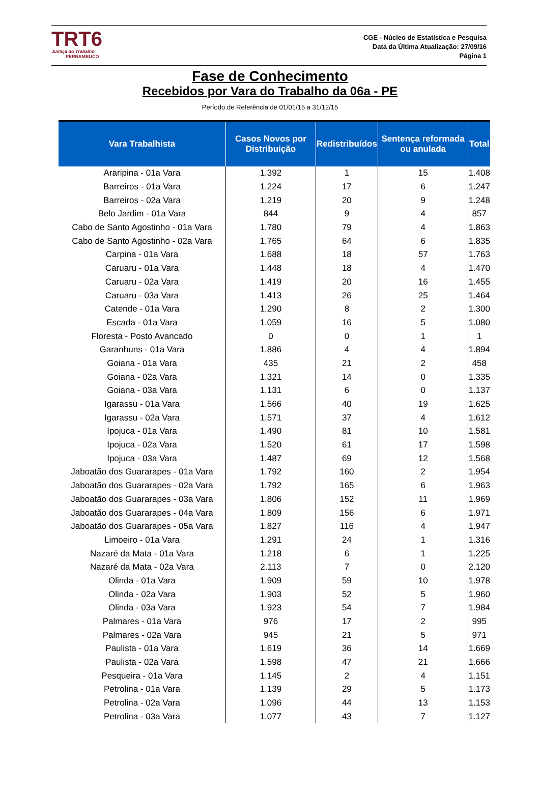TRT6
Justiça do Trabalho
PERNAMBUCO
CGE - Núcleo de Estatística e Pesquisa
Data da Última Atualização: 27/09/16
Página 1
Fase de Conhecimento
Recebidos por Vara do Trabalho da 06a - PE
Período de Referência de 01/01/15 a 31/12/15
| Vara Trabalhista | Casos Novos por Distribuição | Redistribuídos | Sentença reformada ou anulada | Total |
| --- | --- | --- | --- | --- |
| Araripina - 01a Vara | 1.392 | 1 | 15 | 1.408 |
| Barreiros - 01a Vara | 1.224 | 17 | 6 | 1.247 |
| Barreiros - 02a Vara | 1.219 | 20 | 9 | 1.248 |
| Belo Jardim - 01a Vara | 844 | 9 | 4 | 857 |
| Cabo de Santo Agostinho - 01a Vara | 1.780 | 79 | 4 | 1.863 |
| Cabo de Santo Agostinho - 02a Vara | 1.765 | 64 | 6 | 1.835 |
| Carpina - 01a Vara | 1.688 | 18 | 57 | 1.763 |
| Caruaru - 01a Vara | 1.448 | 18 | 4 | 1.470 |
| Caruaru - 02a Vara | 1.419 | 20 | 16 | 1.455 |
| Caruaru - 03a Vara | 1.413 | 26 | 25 | 1.464 |
| Catende - 01a Vara | 1.290 | 8 | 2 | 1.300 |
| Escada - 01a Vara | 1.059 | 16 | 5 | 1.080 |
| Floresta - Posto Avancado | 0 | 0 | 1 | 1 |
| Garanhuns - 01a Vara | 1.886 | 4 | 4 | 1.894 |
| Goiana - 01a Vara | 435 | 21 | 2 | 458 |
| Goiana - 02a Vara | 1.321 | 14 | 0 | 1.335 |
| Goiana - 03a Vara | 1.131 | 6 | 0 | 1.137 |
| Igarassu - 01a Vara | 1.566 | 40 | 19 | 1.625 |
| Igarassu - 02a Vara | 1.571 | 37 | 4 | 1.612 |
| Ipojuca - 01a Vara | 1.490 | 81 | 10 | 1.581 |
| Ipojuca - 02a Vara | 1.520 | 61 | 17 | 1.598 |
| Ipojuca - 03a Vara | 1.487 | 69 | 12 | 1.568 |
| Jaboatão dos Guararapes - 01a Vara | 1.792 | 160 | 2 | 1.954 |
| Jaboatão dos Guararapes - 02a Vara | 1.792 | 165 | 6 | 1.963 |
| Jaboatão dos Guararapes - 03a Vara | 1.806 | 152 | 11 | 1.969 |
| Jaboatão dos Guararapes - 04a Vara | 1.809 | 156 | 6 | 1.971 |
| Jaboatão dos Guararapes - 05a Vara | 1.827 | 116 | 4 | 1.947 |
| Limoeiro - 01a Vara | 1.291 | 24 | 1 | 1.316 |
| Nazaré da Mata - 01a Vara | 1.218 | 6 | 1 | 1.225 |
| Nazaré da Mata - 02a Vara | 2.113 | 7 | 0 | 2.120 |
| Olinda - 01a Vara | 1.909 | 59 | 10 | 1.978 |
| Olinda - 02a Vara | 1.903 | 52 | 5 | 1.960 |
| Olinda - 03a Vara | 1.923 | 54 | 7 | 1.984 |
| Palmares - 01a Vara | 976 | 17 | 2 | 995 |
| Palmares - 02a Vara | 945 | 21 | 5 | 971 |
| Paulista - 01a Vara | 1.619 | 36 | 14 | 1.669 |
| Paulista - 02a Vara | 1.598 | 47 | 21 | 1.666 |
| Pesqueira - 01a Vara | 1.145 | 2 | 4 | 1.151 |
| Petrolina - 01a Vara | 1.139 | 29 | 5 | 1.173 |
| Petrolina - 02a Vara | 1.096 | 44 | 13 | 1.153 |
| Petrolina - 03a Vara | 1.077 | 43 | 7 | 1.127 |